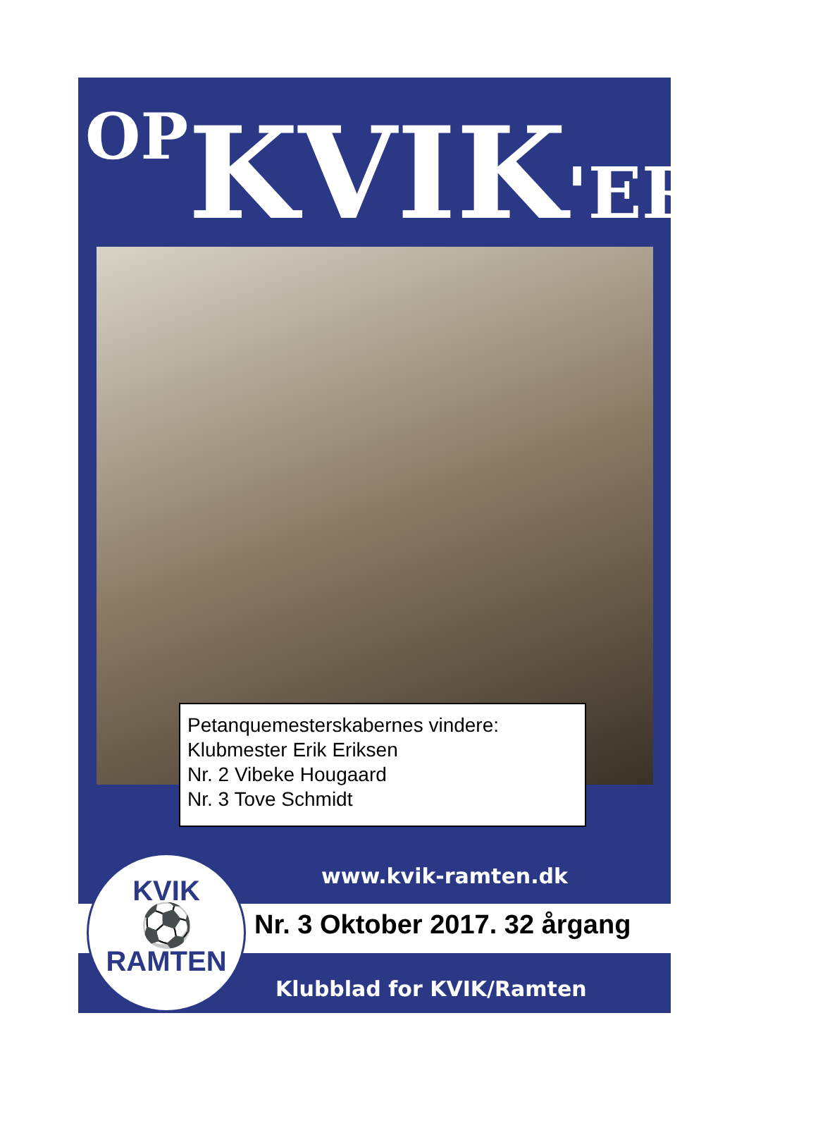OP KVIK'EREN
Petanquemesterskabernes vindere:
Klubmester Erik Eriksen
Nr. 2 Vibeke Hougaard
Nr. 3 Tove Schmidt
www.kvik-ramten.dk
Nr. 3 Oktober 2017. 32 årgang
Klubblad for KVIK/Ramten
KVIK
⚽
RAMTEN